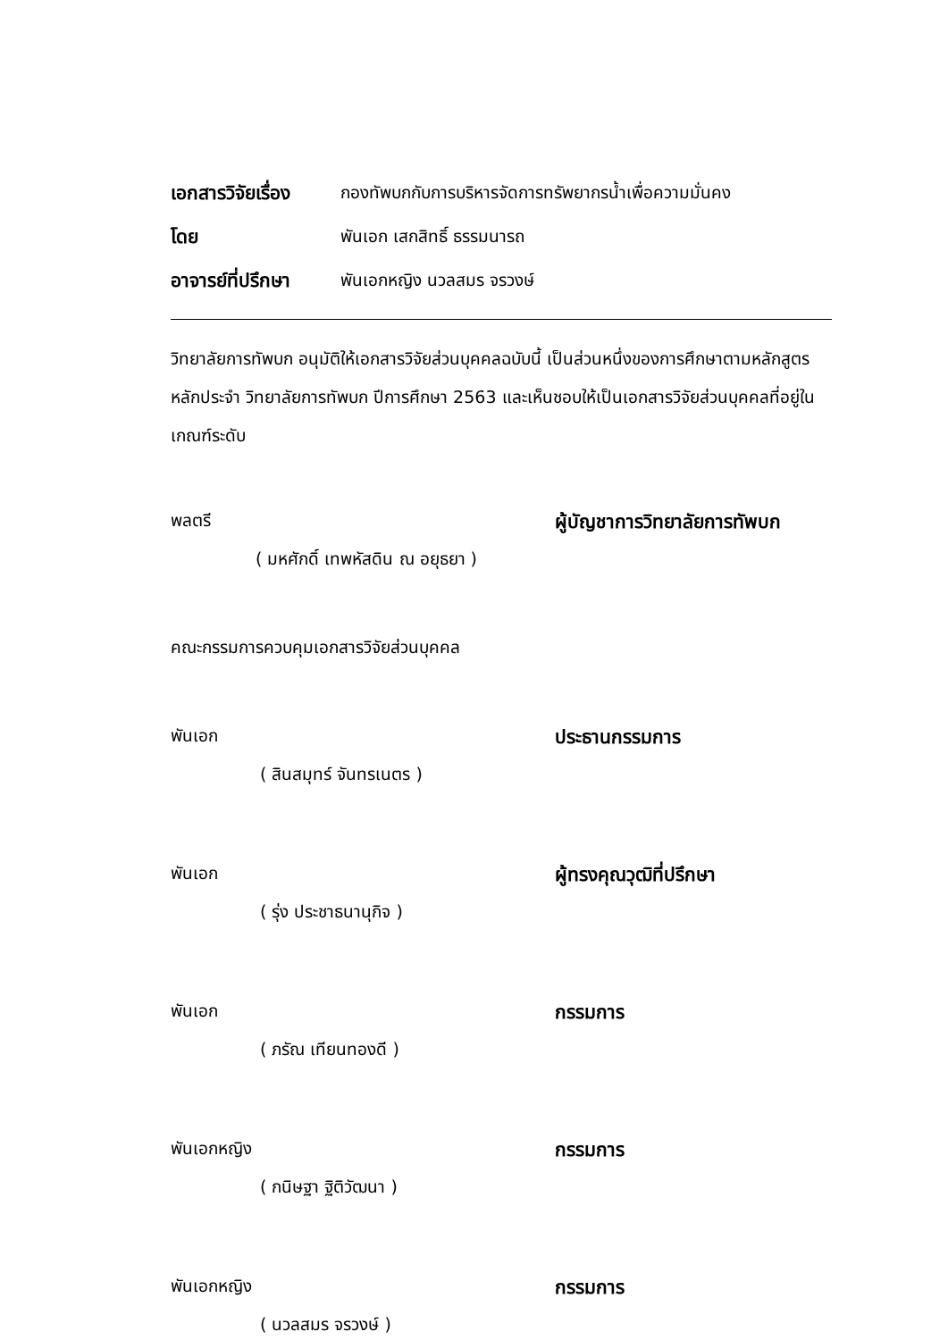เอกสารวิจัยเรื่อง กองทัพบกกับการบริหารจัดการทรัพยากรน้ำเพื่อความมั่นคง
โดย พันเอก เสกสิทธิ์ ธรรมนารถ
อาจารย์ที่ปรึกษา พันเอกหญิง นวลสมร จรวงษ์
วิทยาลัยการทัพบก อนุมัติให้เอกสารวิจัยส่วนบุคคลฉบับนี้ เป็นส่วนหนึ่งของการศึกษาตามหลักสูตรหลักประจำ วิทยาลัยการทัพบก ปีการศึกษา 2563 และเห็นชอบให้เป็นเอกสารวิจัยส่วนบุคคลที่อยู่ในเกณฑ์ระดับ
พลตรี ผู้บัญชาการวิทยาลัยการทัพบก
( มหศักดิ์ เทพหัสดิน ณ อยุธยา )
คณะกรรมการควบคุมเอกสารวิจัยส่วนบุคคล
พันเอก ประธานกรรมการ
( สินสมุทร์ จันทรเนตร )
พันเอก ผู้ทรงคุณวุฒิที่ปรึกษา
( รุ่ง ประชาธนานุกิจ )
พันเอก กรรมการ
( ภรัณ เทียนทองดี )
พันเอกหญิง กรรมการ
( กนิษฐา ฐิติวัฒนา )
พันเอกหญิง กรรมการ
( นวลสมร จรวงษ์ )